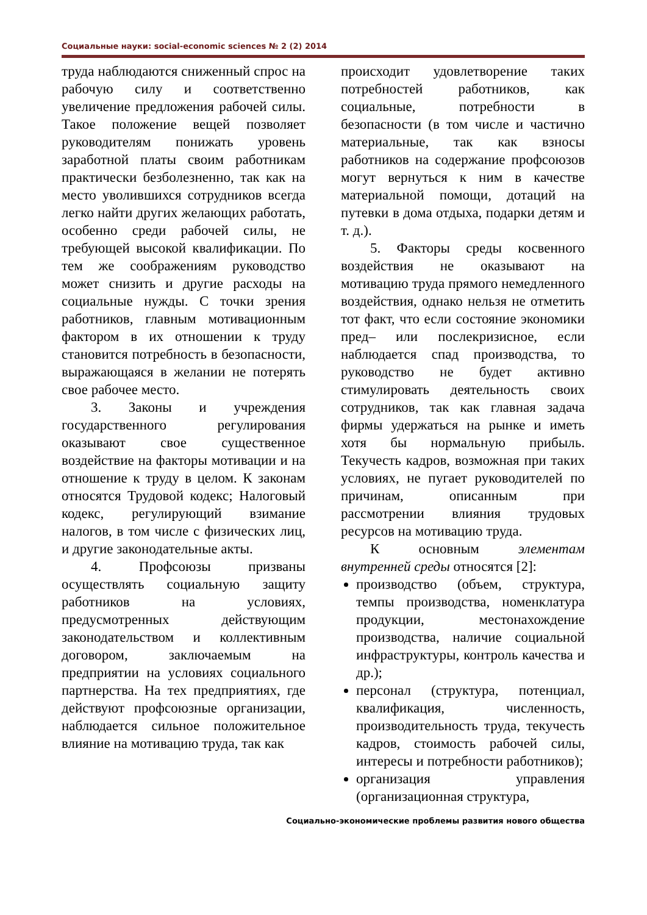Социальные науки: social-economic sciences № 2 (2) 2014
труда наблюдаются сниженный спрос на рабочую силу и соответственно увеличение предложения рабочей силы. Такое положение вещей позволяет руководителям понижать уровень заработной платы своим работникам практически безболезненно, так как на место уволившихся сотрудников всегда легко найти других желающих работать, особенно среди рабочей силы, не требующей высокой квалификации. По тем же соображениям руководство может снизить и другие расходы на социальные нужды. С точки зрения работников, главным мотивационным фактором в их отношении к труду становится потребность в безопасности, выражающаяся в желании не потерять свое рабочее место.
3. Законы и учреждения государственного регулирования оказывают свое существенное воздействие на факторы мотивации и на отношение к труду в целом. К законам относятся Трудовой кодекс; Налоговый кодекс, регулирующий взимание налогов, в том числе с физических лиц, и другие законодательные акты.
4. Профсоюзы призваны осуществлять социальную защиту работников на условиях, предусмотренных действующим законодательством и коллективным договором, заключаемым на предприятии на условиях социального партнерства. На тех предприятиях, где действуют профсоюзные организации, наблюдается сильное положительное влияние на мотивацию труда, так как
происходит удовлетворение таких потребностей работников, как социальные, потребности в безопасности (в том числе и частично материальные, так как взносы работников на содержание профсоюзов могут вернуться к ним в качестве материальной помощи, дотаций на путевки в дома отдыха, подарки детям и т. д.).
5. Факторы среды косвенного воздействия не оказывают на мотивацию труда прямого немедленного воздействия, однако нельзя не отметить тот факт, что если состояние экономики пред– или послекризисное, если наблюдается спад производства, то руководство не будет активно стимулировать деятельность своих сотрудников, так как главная задача фирмы удержаться на рынке и иметь хотя бы нормальную прибыль. Текучесть кадров, возможная при таких условиях, не пугает руководителей по причинам, описанным при рассмотрении влияния трудовых ресурсов на мотивацию труда.
К основным элементам внутренней среды относятся [2]:
производство (объем, структура, темпы производства, номенклатура продукции, местонахождение производства, наличие социальной инфраструктуры, контроль качества и др.);
персонал (структура, потенциал, квалификация, численность, производительность труда, текучесть кадров, стоимость рабочей силы, интересы и потребности работников);
организация управления (организационная структура,
Социально-экономические проблемы развития нового общества